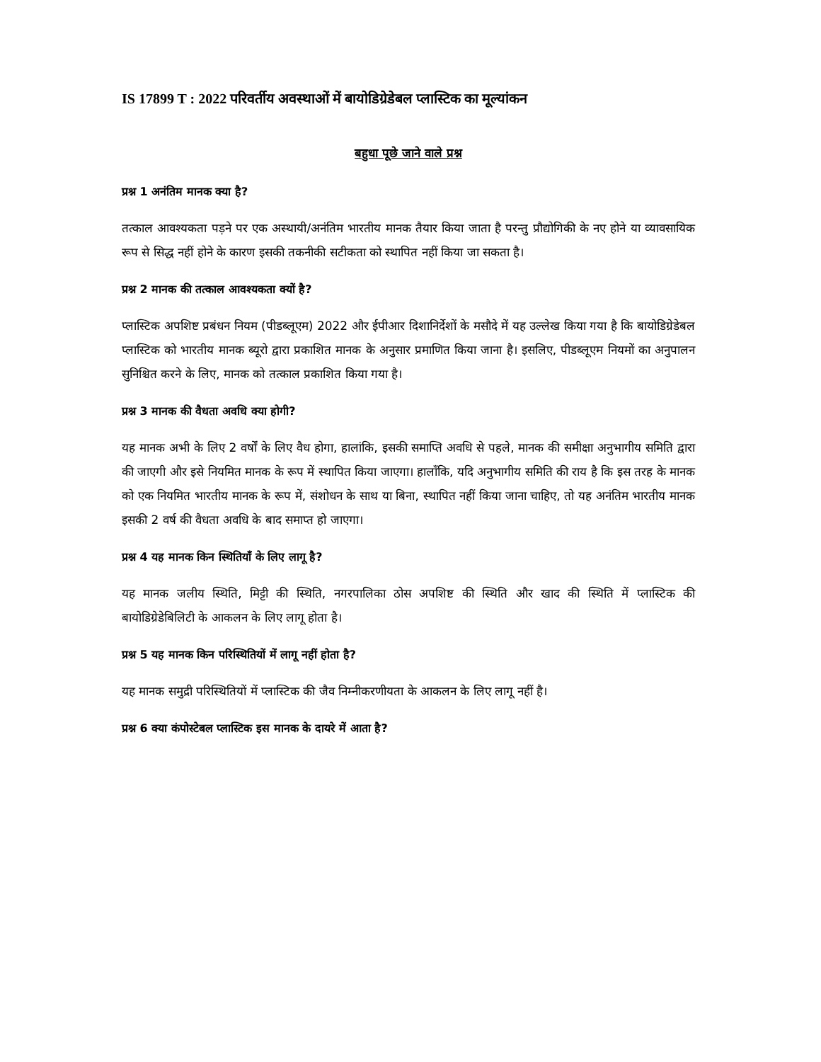IS 17899 T : 2022 परिवर्तीय अवस्थाओं में बायोडिग्रेडेबल प्लास्टिक का मूल्यांकन
बहुधा पूछे जाने वाले प्रश्न
प्रश्न 1 अनंतिम मानक क्या है?
तत्काल आवश्यकता पड़ने पर एक अस्थायी/अनंतिम भारतीय मानक तैयार किया जाता है परन्तु प्रौद्योगिकी के नए होने या व्यावसायिक रूप से सिद्ध नहीं होने के कारण इसकी तकनीकी सटीकता को स्थापित नहीं किया जा सकता है।
प्रश्न 2 मानक की तत्काल आवश्यकता क्यों है?
प्लास्टिक अपशिष्ट प्रबंधन नियम (पीडब्लूएम) 2022 और ईपीआर दिशानिर्देशों के मसौदे में यह उल्लेख किया गया है कि बायोडिग्रेडेबल प्लास्टिक को भारतीय मानक ब्यूरो द्वारा प्रकाशित मानक के अनुसार प्रमाणित किया जाना है। इसलिए, पीडब्लूएम नियमों का अनुपालन सुनिश्चित करने के लिए, मानक को तत्काल प्रकाशित किया गया है।
प्रश्न 3 मानक की वैधता अवधि क्या होगी?
यह मानक अभी के लिए 2 वर्षों के लिए वैध होगा, हालांकि, इसकी समाप्ति अवधि से पहले, मानक की समीक्षा अनुभागीय समिति द्वारा की जाएगी और इसे नियमित मानक के रूप में स्थापित किया जाएगा। हालाँकि, यदि अनुभागीय समिति की राय है कि इस तरह के मानक को एक नियमित भारतीय मानक के रूप में, संशोधन के साथ या बिना, स्थापित नहीं किया जाना चाहिए, तो यह अनंतिम भारतीय मानक इसकी 2 वर्ष की वैधता अवधि के बाद समाप्त हो जाएगा।
प्रश्न 4 यह मानक किन स्थितियाँ के लिए लागू है?
यह मानक जलीय स्थिति, मिट्टी की स्थिति, नगरपालिका ठोस अपशिष्ट की स्थिति और खाद की स्थिति में प्लास्टिक की बायोडिग्रेडेबिलिटी के आकलन के लिए लागू होता है।
प्रश्न 5 यह मानक किन परिस्थितियों में लागू नहीं होता है?
यह मानक समुद्री परिस्थितियों में प्लास्टिक की जैव निम्नीकरणीयता के आकलन के लिए लागू नहीं है।
प्रश्न 6 क्या कंपोस्टेबल प्लास्टिक इस मानक के दायरे में आता है?